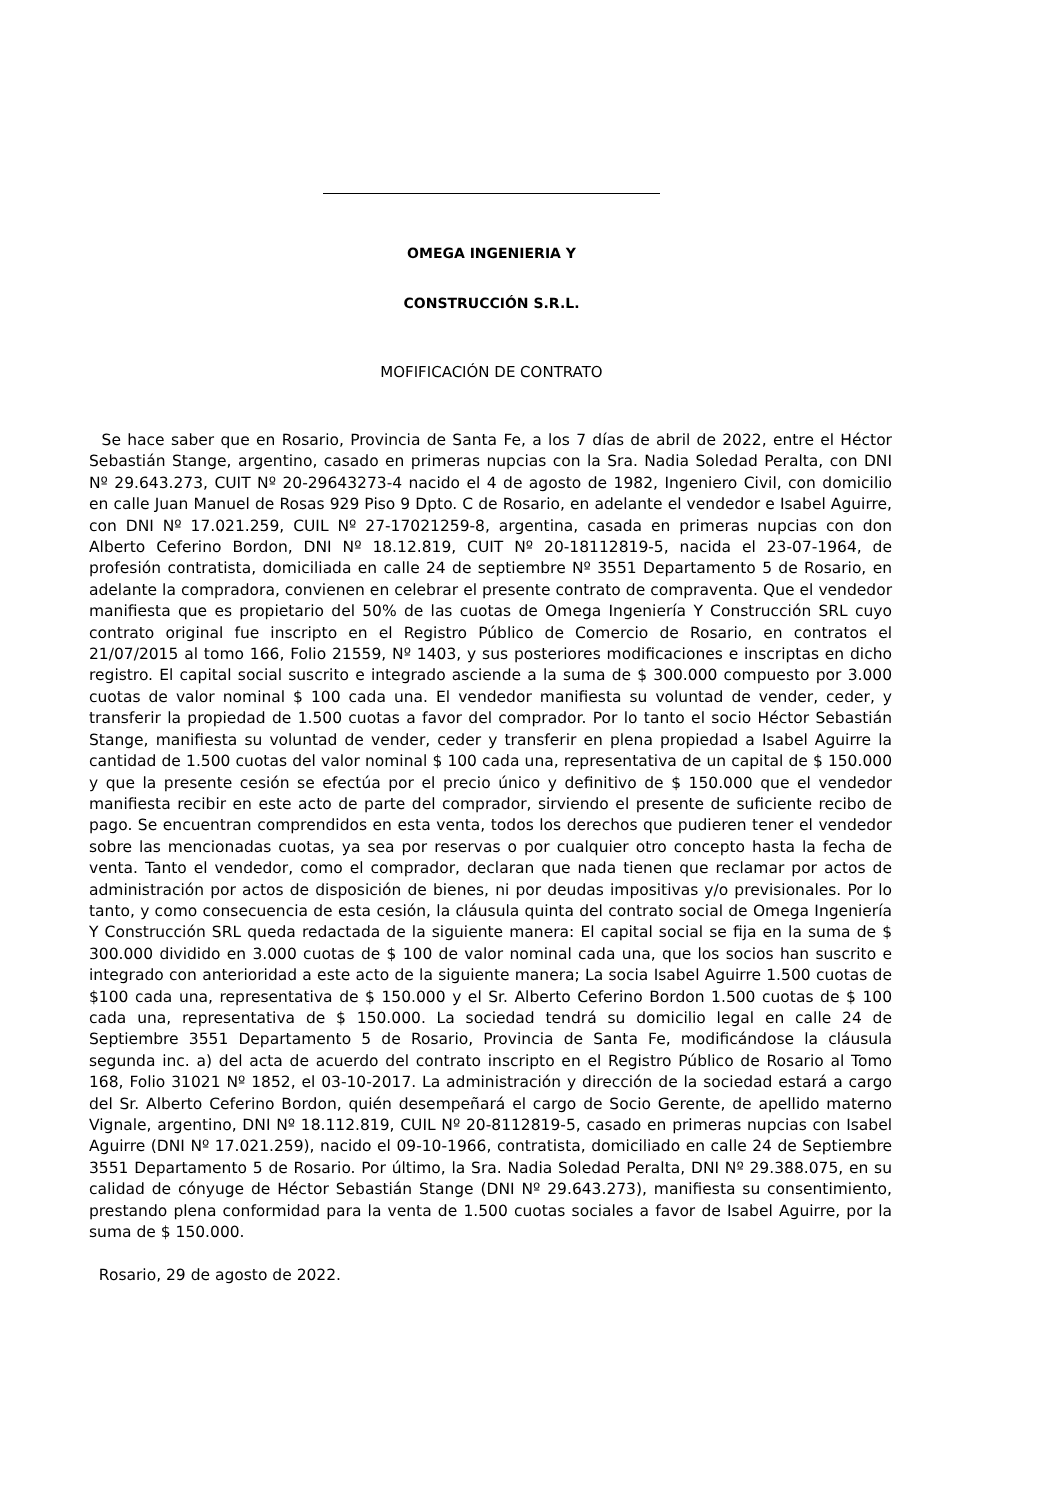OMEGA INGENIERIA Y
CONSTRUCCIÓN S.R.L.
MOFIFICACIÓN DE CONTRATO
Se hace saber que en Rosario, Provincia de Santa Fe, a los 7 días de abril de 2022, entre el Héctor Sebastián Stange, argentino, casado en primeras nupcias con la Sra. Nadia Soledad Peralta, con DNI Nº 29.643.273, CUIT Nº 20-29643273-4 nacido el 4 de agosto de 1982, Ingeniero Civil, con domicilio en calle Juan Manuel de Rosas 929 Piso 9 Dpto. C de Rosario, en adelante el vendedor e Isabel Aguirre, con DNI Nº 17.021.259, CUIL Nº 27-17021259-8, argentina, casada en primeras nupcias con don Alberto Ceferino Bordon, DNI Nº 18.12.819, CUIT Nº 20-18112819-5, nacida el 23-07-1964, de profesión contratista, domiciliada en calle 24 de septiembre Nº 3551 Departamento 5 de Rosario, en adelante la compradora, convienen en celebrar el presente contrato de compraventa. Que el vendedor manifiesta que es propietario del 50% de las cuotas de Omega Ingeniería Y Construcción SRL cuyo contrato original fue inscripto en el Registro Público de Comercio de Rosario, en contratos el 21/07/2015 al tomo 166, Folio 21559, Nº 1403, y sus posteriores modificaciones e inscriptas en dicho registro. El capital social suscrito e integrado asciende a la suma de $ 300.000 compuesto por 3.000 cuotas de valor nominal $ 100 cada una. El vendedor manifiesta su voluntad de vender, ceder, y transferir la propiedad de 1.500 cuotas a favor del comprador. Por lo tanto el socio Héctor Sebastián Stange, manifiesta su voluntad de vender, ceder y transferir en plena propiedad a Isabel Aguirre la cantidad de 1.500 cuotas del valor nominal $ 100 cada una, representativa de un capital de $ 150.000 y que la presente cesión se efectúa por el precio único y definitivo de $ 150.000 que el vendedor manifiesta recibir en este acto de parte del comprador, sirviendo el presente de suficiente recibo de pago. Se encuentran comprendidos en esta venta, todos los derechos que pudieren tener el vendedor sobre las mencionadas cuotas, ya sea por reservas o por cualquier otro concepto hasta la fecha de venta. Tanto el vendedor, como el comprador, declaran que nada tienen que reclamar por actos de administración por actos de disposición de bienes, ni por deudas impositivas y/o previsionales. Por lo tanto, y como consecuencia de esta cesión, la cláusula quinta del contrato social de Omega Ingeniería Y Construcción SRL queda redactada de la siguiente manera: El capital social se fija en la suma de $ 300.000 dividido en 3.000 cuotas de $ 100 de valor nominal cada una, que los socios han suscrito e integrado con anterioridad a este acto de la siguiente manera; La socia Isabel Aguirre 1.500 cuotas de $100 cada una, representativa de $ 150.000 y el Sr. Alberto Ceferino Bordon 1.500 cuotas de $ 100 cada una, representativa de $ 150.000. La sociedad tendrá su domicilio legal en calle 24 de Septiembre 3551 Departamento 5 de Rosario, Provincia de Santa Fe, modificándose la cláusula segunda inc. a) del acta de acuerdo del contrato inscripto en el Registro Público de Rosario al Tomo 168, Folio 31021 Nº 1852, el 03-10-2017. La administración y dirección de la sociedad estará a cargo del Sr. Alberto Ceferino Bordon, quién desempeñará el cargo de Socio Gerente, de apellido materno Vignale, argentino, DNI Nº 18.112.819, CUIL Nº 20-8112819-5, casado en primeras nupcias con Isabel Aguirre (DNI Nº 17.021.259), nacido el 09-10-1966, contratista, domiciliado en calle 24 de Septiembre 3551 Departamento 5 de Rosario. Por último, la Sra. Nadia Soledad Peralta, DNI Nº 29.388.075, en su calidad de cónyuge de Héctor Sebastián Stange (DNI Nº 29.643.273), manifiesta su consentimiento, prestando plena conformidad para la venta de 1.500 cuotas sociales a favor de Isabel Aguirre, por la suma de $ 150.000.
Rosario, 29 de agosto de 2022.